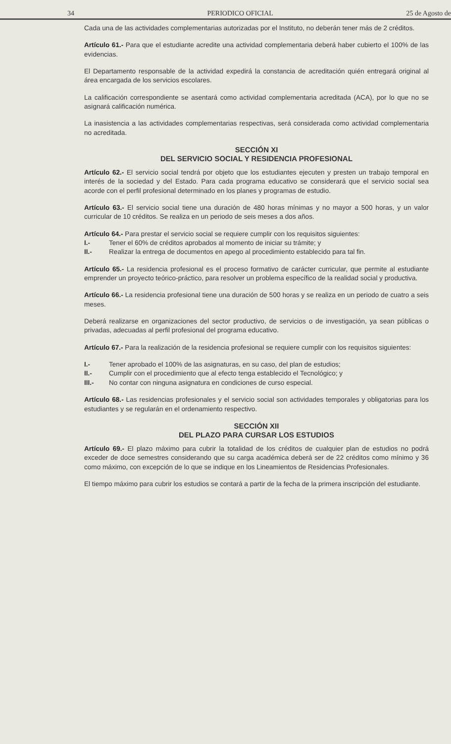34 PERIODICO OFICIAL 25 de Agosto de
Cada una de las actividades complementarias autorizadas por el Instituto, no deberán tener más de 2 créditos.
Artículo 61.- Para que el estudiante acredite una actividad complementaria deberá haber cubierto el 100% de las evidencias.
El Departamento responsable de la actividad expedirá la constancia de acreditación quién entregará original al área encargada de los servicios escolares.
La calificación correspondiente se asentará como actividad complementaria acreditada (ACA), por lo que no se asignará calificación numérica.
La inasistencia a las actividades complementarias respectivas, será considerada como actividad complementaria no acreditada.
SECCIÓN XI
DEL SERVICIO SOCIAL Y RESIDENCIA PROFESIONAL
Artículo 62.- El servicio social tendrá por objeto que los estudiantes ejecuten y presten un trabajo temporal en interés de la sociedad y del Estado. Para cada programa educativo se considerará que el servicio social sea acorde con el perfil profesional determinado en los planes y programas de estudio.
Artículo 63.- El servicio social tiene una duración de 480 horas mínimas y no mayor a 500 horas, y un valor curricular de 10 créditos. Se realiza en un periodo de seis meses a dos años.
Artículo 64.- Para prestar el servicio social se requiere cumplir con los requisitos siguientes:
I.- Tener el 60% de créditos aprobados al momento de iniciar su trámite; y
II.- Realizar la entrega de documentos en apego al procedimiento establecido para tal fin.
Artículo 65.- La residencia profesional es el proceso formativo de carácter curricular, que permite al estudiante emprender un proyecto teórico-práctico, para resolver un problema específico de la realidad social y productiva.
Artículo 66.- La residencia profesional tiene una duración de 500 horas y se realiza en un periodo de cuatro a seis meses.
Deberá realizarse en organizaciones del sector productivo, de servicios o de investigación, ya sean públicas o privadas, adecuadas al perfil profesional del programa educativo.
Artículo 67.- Para la realización de la residencia profesional se requiere cumplir con los requisitos siguientes:
I.- Tener aprobado el 100% de las asignaturas, en su caso, del plan de estudios;
II.- Cumplir con el procedimiento que al efecto tenga establecido el Tecnológico; y
III.- No contar con ninguna asignatura en condiciones de curso especial.
Artículo 68.- Las residencias profesionales y el servicio social son actividades temporales y obligatorias para los estudiantes y se regularán en el ordenamiento respectivo.
SECCIÓN XII
DEL PLAZO PARA CURSAR LOS ESTUDIOS
Artículo 69.- El plazo máximo para cubrir la totalidad de los créditos de cualquier plan de estudios no podrá exceder de doce semestres considerando que su carga académica deberá ser de 22 créditos como mínimo y 36 como máximo, con excepción de lo que se indique en los Lineamientos de Residencias Profesionales.
El tiempo máximo para cubrir los estudios se contará a partir de la fecha de la primera inscripción del estudiante.